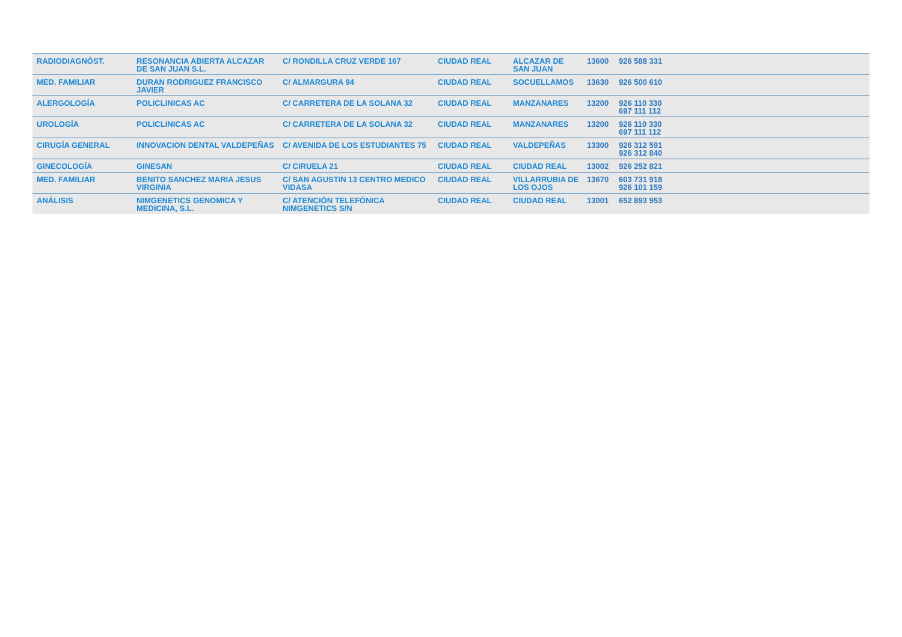| RADIODIAGNÓST. | RESONANCIA ABIERTA ALCAZAR DE SAN JUAN S.L. | C/ RONDILLA CRUZ VERDE 167 | CIUDAD REAL | ALCAZAR DE SAN JUAN | 13600 | 926 588 331 |
| MED. FAMILIAR | DURAN RODRIGUEZ FRANCISCO JAVIER | C/ ALMARGURA 94 | CIUDAD REAL | SOCUELLAMOS | 13630 | 926 500 610 |
| ALERGOLOGÍA | POLICLINICAS AC | C/ CARRETERA DE LA SOLANA 32 | CIUDAD REAL | MANZANARES | 13200 | 926 110 330 697 111 112 |
| UROLOGÍA | POLICLINICAS AC | C/ CARRETERA DE LA SOLANA 32 | CIUDAD REAL | MANZANARES | 13200 | 926 110 330 697 111 112 |
| CIRUGÍA GENERAL | INNOVACION DENTAL VALDEPEÑAS | C/ AVENIDA DE LOS ESTUDIANTES 75 | CIUDAD REAL | VALDEPEÑAS | 13300 | 926 312 591 926 312 840 |
| GINECOLOGÍA | GINESAN | C/ CIRUELA 21 | CIUDAD REAL | CIUDAD REAL | 13002 | 926 252 821 |
| MED. FAMILIAR | BENITO SANCHEZ MARIA JESUS VIRGINIA | C/ SAN AGUSTIN 13 CENTRO MEDICO VIDASA | CIUDAD REAL | VILLARRUBIA DE LOS OJOS | 13670 | 603 731 918 926 101 159 |
| ANÁLISIS | NIMGENETICS GENOMICA Y MEDICINA, S.L. | C/ ATENCIÓN TELEFÓNICA NIMGENETICS S/N | CIUDAD REAL | CIUDAD REAL | 13001 | 652 893 953 |